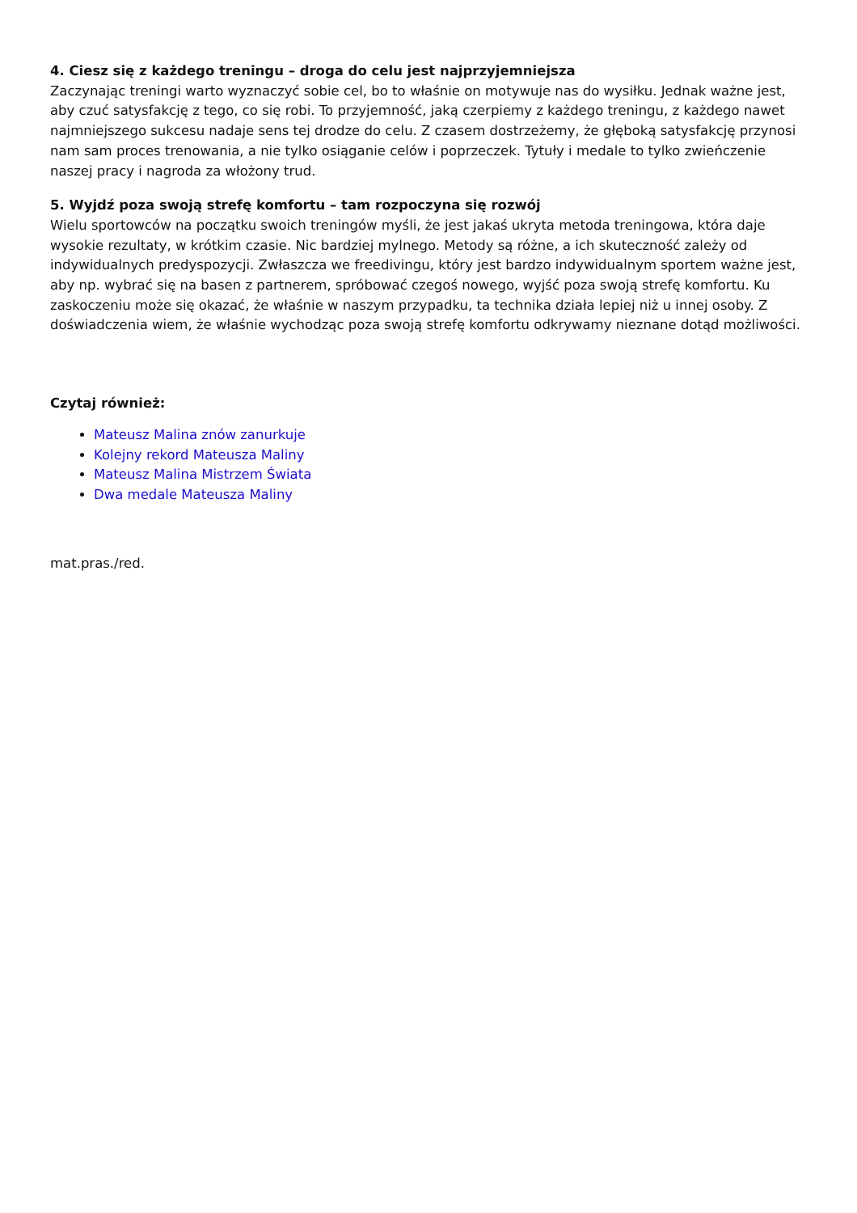4. Ciesz się z każdego treningu – droga do celu jest najprzyjemniejsza
Zaczynając treningi warto wyznaczyć sobie cel, bo to właśnie on motywuje nas do wysiłku. Jednak ważne jest, aby czuć satysfakcję z tego, co się robi. To przyjemność, jaką czerpiemy z każdego treningu, z każdego nawet najmniejszego sukcesu nadaje sens tej drodze do celu. Z czasem dostrzeżemy, że głęboką satysfakcję przynosi nam sam proces trenowania, a nie tylko osiąganie celów i poprzeczek. Tytuły i medale to tylko zwieńczenie naszej pracy i nagroda za włożony trud.
5. Wyjdź poza swoją strefę komfortu – tam rozpoczyna się rozwój
Wielu sportowców na początku swoich treningów myśli, że jest jakaś ukryta metoda treningowa, która daje wysokie rezultaty, w krótkim czasie. Nic bardziej mylnego. Metody są różne, a ich skuteczność zależy od indywidualnych predyspozycji. Zwłaszcza we freedivingu, który jest bardzo indywidualnym sportem ważne jest, aby np. wybrać się na basen z partnerem, spróbować czegoś nowego, wyjść poza swoją strefę komfortu. Ku zaskoczeniu może się okazać, że właśnie w naszym przypadku, ta technika działa lepiej niż u innej osoby. Z doświadczenia wiem, że właśnie wychodząc poza swoją strefę komfortu odkrywamy nieznane dotąd możliwości.
Czytaj również:
Mateusz Malina znów zanurkuje
Kolejny rekord Mateusza Maliny
Mateusz Malina Mistrzem Świata
Dwa medale Mateusza Maliny
mat.pras./red.